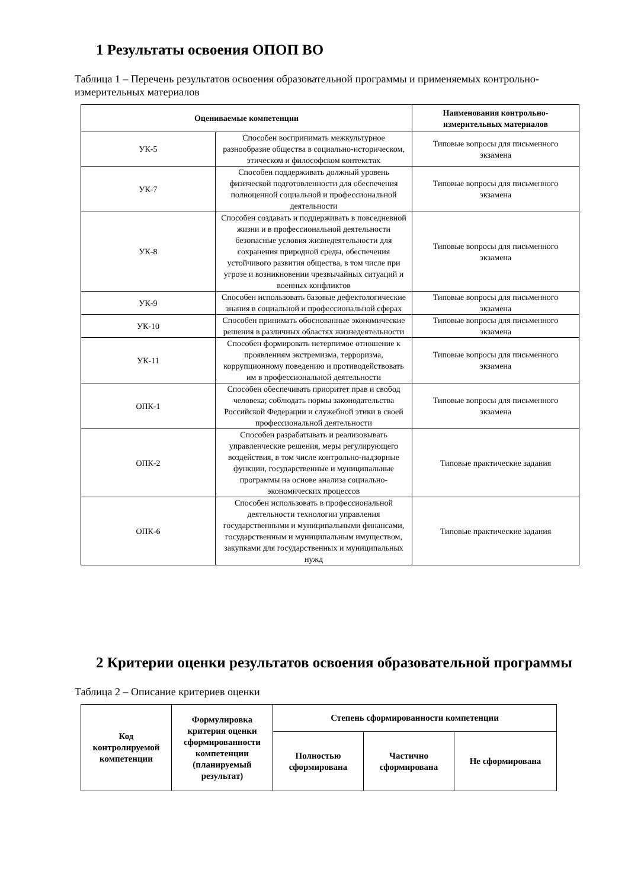1 Результаты освоения ОПОП ВО
Таблица 1 – Перечень результатов освоения образовательной программы и применяемых контрольно-измерительных материалов
| Оцениваемые компетенции | | Наименования контрольно-измерительных материалов |
| --- | --- | --- |
| УК-5 | Способен воспринимать межкультурное разнообразие общества в социально-историческом, этическом и философском контекстах | Типовые вопросы для письменного экзамена |
| УК-7 | Способен поддерживать должный уровень физической подготовленности для обеспечения полноценной социальной и профессиональной деятельности | Типовые вопросы для письменного экзамена |
| УК-8 | Способен создавать и поддерживать в повседневной жизни и в профессиональной деятельности безопасные условия жизнедеятельности для сохранения природной среды, обеспечения устойчивого развития общества, в том числе при угрозе и возникновении чрезвычайных ситуаций и военных конфликтов | Типовые вопросы для письменного экзамена |
| УК-9 | Способен использовать базовые дефектологические знания в социальной и профессиональной сферах | Типовые вопросы для письменного экзамена |
| УК-10 | Способен принимать обоснованные экономические решения в различных областях жизнедеятельности | Типовые вопросы для письменного экзамена |
| УК-11 | Способен формировать нетерпимое отношение к проявлениям экстремизма, терроризма, коррупционному поведению и противодействовать им в профессиональной деятельности | Типовые вопросы для письменного экзамена |
| ОПК-1 | Способен обеспечивать приоритет прав и свобод человека; соблюдать нормы законодательства Российской Федерации и служебной этики в своей профессиональной деятельности | Типовые вопросы для письменного экзамена |
| ОПК-2 | Способен разрабатывать и реализовывать управленческие решения, меры регулирующего воздействия, в том числе контрольно-надзорные функции, государственные и муниципальные программы на основе анализа социально-экономических процессов | Типовые практические задания |
| ОПК-6 | Способен использовать в профессиональной деятельности технологии управления государственными и муниципальными финансами, государственным и муниципальным имуществом, закупками для государственных и муниципальных нужд | Типовые практические задания |
2 Критерии оценки результатов освоения образовательной программы
Таблица 2 – Описание критериев оценки
| Код контролируемой компетенции | Формулировка критерия оценки сформированности компетенции (планируемый результат) | Степень сформированности компетенции | | |
| --- | --- | --- | --- | --- |
| | | Полностью сформирована | Частично сформирована | Не сформирована |